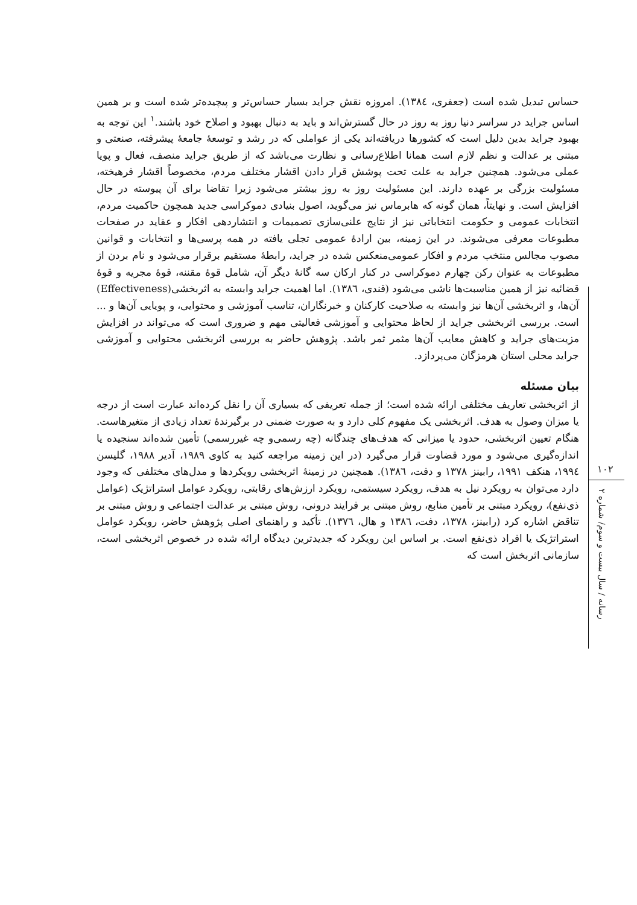حساس تبدیل شده است (جعفری، ۱۳۸٤). امروزه نقش جراید بسیار حساس‌تر و پیچیده‌تر شده است و بر همین اساس جراید در سراسر دنیا روز به روز در حال گسترش‌اند و باید به دنبال بهبود و اصلاح خود باشند.<sup>۱</sup> این توجه به بهبود جراید بدین دلیل است که کشورها دریافته‌اند یکی از عواملی که در رشد و توسعهٔ جامعهٔ پیشرفته، صنعتی و مبتنی بر عدالت و نظم لازم است همانا اطلاع‌رسانی و نظارت می‌باشد که از طریق جراید منصف، فعال و پویا عملی می‌شود. همچنین جراید به علت تحت پوشش قرار دادن اقشار مختلف مردم، مخصوصاً اقشار فرهیخته، مسئولیت بزرگی بر عهده دارند. این مسئولیت روز به روز بیشتر می‌شود زیرا تقاضا برای آن پیوسته در حال افزایش است. و نهایتاً، همان گونه که هابرماس نیز می‌گوید، اصول بنیادی دموکراسی جدید همچون حاکمیت مردم، انتخابات عمومی و حکومت انتخاباتی نیز از نتایج علنی‌سازی تصمیمات و انتشاردهی افکار و عقاید در صفحات مطبوعات معرفی می‌شوند. در این زمینه، بین ارادهٔ عمومی تجلی یافته در همه پرسی‌ها و انتخابات و قوانین مصوب مجالس منتخب مردم و افکار عمومی‌منعکس شده در جراید، رابطهٔ مستقیم برقرار می‌شود و نام بردن از مطبوعات به عنوان رکن چهارم دموکراسی در کنار ارکان سه گانهٔ دیگر آن، شامل قوهٔ مقننه، قوهٔ مجریه و قوهٔ قضائیه نیز از همین مناسبت‌ها ناشی می‌شود (قندی، ۱۳۸٦). اما اهمیت جراید وابسته به اثربخشی(Effectiveness) آن‌ها، و اثربخشی آن‌ها نیز وابسته به صلاحیت کارکنان و خبرنگاران، تناسب آموزشی و محتوایی، و پویایی آن‌ها و ... است. بررسی اثربخشی جراید از لحاظ محتوایی و آموزشی فعالیتی مهم و ضروری است که می‌تواند در افزایش مزیت‌های جراید و کاهش معایب آن‌ها مثمر ثمر باشد. پژوهش حاضر به بررسی اثربخشی محتوایی و آموزشی جراید محلی استان هرمزگان می‌پردازد.
بیان مسئله
از اثربخشی تعاریف مختلفی ارائه شده است؛ از جمله تعریفی که بسیاری آن را نقل کرده‌اند عبارت است از درجه یا میزان وصول به هدف. اثربخشی یک مفهوم کلی دارد و به صورت ضمنی در برگیرندهٔ تعداد زیادی از متغیرهاست. هنگام تعیین اثربخشی، حدود یا میزانی که هدف‌های چندگانه (چه رسمی‌و چه غیررسمی) تأمین شده‌اند سنجیده یا اندازه‌گیری می‌شود و مورد قضاوت قرار می‌گیرد (در این زمینه مراجعه کنید به کاوی ۱۹۸۹، آدیر ۱۹۸۸، گلیسن ۱۹۹٤، هنکف ۱۹۹۱، رابینز ۱۳۷۸ و دفت، ۱۳۸٦). همچنین در زمینهٔ اثربخشی رویکردها و مدل‌های مختلفی که وجود دارد می‌توان به رویکرد نیل به هدف، رویکرد سیستمی، رویکرد ارزش‌های رقابتی، رویکرد عوامل استراتژیک (عوامل ذی‌نفع)، رویکرد مبتنی بر تأمین منابع، روش مبتنی بر فرایند درونی، روش مبتنی بر عدالت اجتماعی و روش مبتنی بر تناقض اشاره کرد (رابینز، ۱۳۷۸، دفت، ۱۳۸٦ و هال، ۱۳۷٦). تأکید و راهنمای اصلی پژوهش حاضر، رویکرد عوامل استراتژیک یا افراد ذی‌نفع است. بر اساس این رویکرد که جدیدترین دیدگاه ارائه شده در خصوص اثربخشی است، سازمانی اثربخش است که
۱۰۲
رسانه / سال بیست و سوم/ شماره ۲